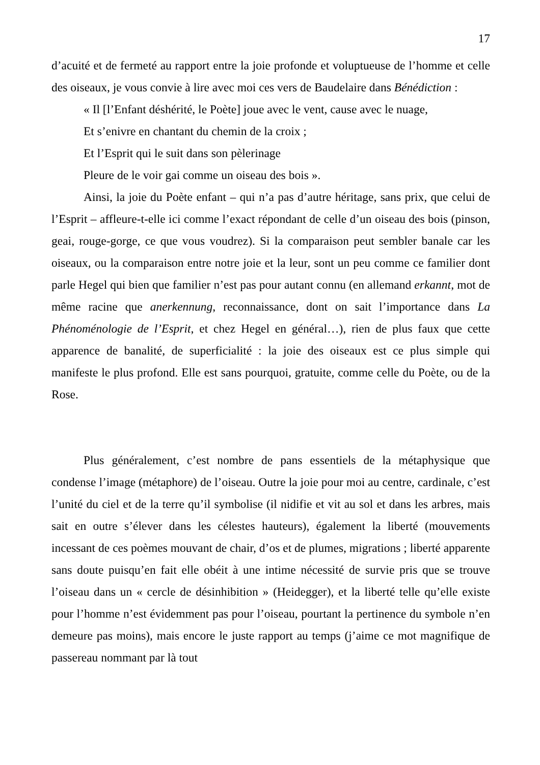17
d’acuité et de fermeté au rapport entre la joie profonde et voluptueuse de l’homme et celle des oiseaux, je vous convie à lire avec moi ces vers de Baudelaire dans Bénédiction :
« Il [l’Enfant déshérité, le Poète] joue avec le vent, cause avec le nuage,
Et s’enivre en chantant du chemin de la croix ;
Et l’Esprit qui le suit dans son pèlerinage
Pleure de le voir gai comme un oiseau des bois ».
Ainsi, la joie du Poète enfant – qui n’a pas d’autre héritage, sans prix, que celui de l’Esprit – affleure-t-elle ici comme l’exact répondant de celle d’un oiseau des bois (pinson, geai, rouge-gorge, ce que vous voudrez). Si la comparaison peut sembler banale car les oiseaux, ou la comparaison entre notre joie et la leur, sont un peu comme ce familier dont parle Hegel qui bien que familier n’est pas pour autant connu (en allemand erkannt, mot de même racine que anerkennung, reconnaissance, dont on sait l’importance dans La Phénoménologie de l’Esprit, et chez Hegel en général…), rien de plus faux que cette apparence de banalité, de superficialité : la joie des oiseaux est ce plus simple qui manifeste le plus profond. Elle est sans pourquoi, gratuite, comme celle du Poète, ou de la Rose.
Plus généralement, c’est nombre de pans essentiels de la métaphysique que condense l’image (métaphore) de l’oiseau. Outre la joie pour moi au centre, cardinale, c’est l’unité du ciel et de la terre qu’il symbolise (il nidifie et vit au sol et dans les arbres, mais sait en outre s’élever dans les célestes hauteurs), également la liberté (mouvements incessant de ces poèmes mouvant de chair, d’os et de plumes, migrations ; liberté apparente sans doute puisqu’en fait elle obéit à une intime nécessité de survie pris que se trouve l’oiseau dans un « cercle de désinhibition » (Heidegger), et la liberté telle qu’elle existe pour l’homme n’est évidemment pas pour l’oiseau, pourtant la pertinence du symbole n’en demeure pas moins), mais encore le juste rapport au temps (j’aime ce mot magnifique de passereau nommant par là tout